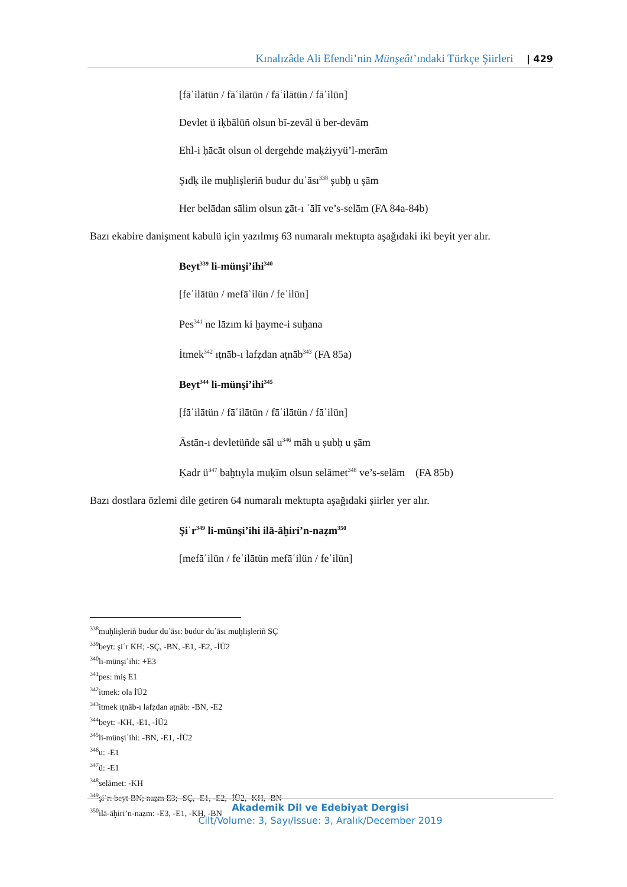Kınalızâde Ali Efendi’nin Münşeât’ındaki Türkçe Şiirleri | 429
[fāʿilātün / fāʿilātün / fāʿilātün / fāʿilün]
Devlet ü iḳbālüñ olsun bī-zevāl ü ber-devām
Ehl-i ḥācāt olsun ol dergehde maḳżiyyü’l-merām
Ṣıdḳ ile muḫlişleriñ budur duʿāsı<sup>338</sup> ṣubḥ u şām
Her belādan sālim olsun ẕāt-ı ʿālī ve’s-selām (FA 84a-84b)
Bazı ekabire danişment kabulü için yazılmış 63 numaralı mektupta aşağıdaki iki beyit yer alır.
Beyt<sup>339</sup> li-münşi’ihi<sup>340</sup>
[feʿilātün / mefāʿilün / feʿilün]
Pes<sup>341</sup> ne lāzım ki ḫayme-i suḫana
İtmek<sup>342</sup> ıṭnāb-ı lafẓdan aṭnāb<sup>343</sup> (FA 85a)
Beyt<sup>344</sup> li-münşi’ihi<sup>345</sup>
[fāʿilātün / fāʿilātün / fāʿilātün / fāʿilün]
Āstān-ı devletüñde sāl u<sup>346</sup> māh u ṣubḥ u şām
Ḳadr ü<sup>347</sup> baḫtıyla muḳīm olsun selāmet<sup>348</sup> ve’s-selām (FA 85b)
Bazı dostlara özlemi dile getiren 64 numaralı mektupta aşağıdaki şiirler yer alır.
Şiʿr<sup>349</sup> li-münşi’ihi ilā-āḫiri’n-naẓm<sup>350</sup>
[mefāʿilün / feʿilātün mefāʿilün / feʿilün]
<sup>338</sup> muḫlişleriñ budur duʿāsı: budur duʿāsı muḫlişleriñ SÇ
<sup>339</sup> beyt: şiʿr KH; -SÇ, -BN, -E1, -E2, -İÜ2
<sup>340</sup> li-münşiʾihi: +E3
<sup>341</sup> pes: miş E1
<sup>342</sup> itmek: ola İÜ2
<sup>343</sup> itmek ıṭnāb-ı lafẓdan aṭnāb: -BN, -E2
<sup>344</sup> beyt: -KH, -E1, -İÜ2
<sup>345</sup> li-münşiʾihi: -BN, -E1, -İÜ2
<sup>346</sup> u: -E1
<sup>347</sup> ü: -E1
<sup>348</sup> selāmet: -KH
<sup>349</sup> şiʿr: beyt BN; naẓm E3; -SÇ, -E1, -E2, -İÜ2, -KH, -BN
<sup>350</sup> ilā-āḫiri’n-naẓm: -E3, -E1, -KH, -BN
Akademik Dil ve Edebiyat Dergisi
Cilt/Volume: 3, Sayı/Issue: 3, Aralık/December 2019